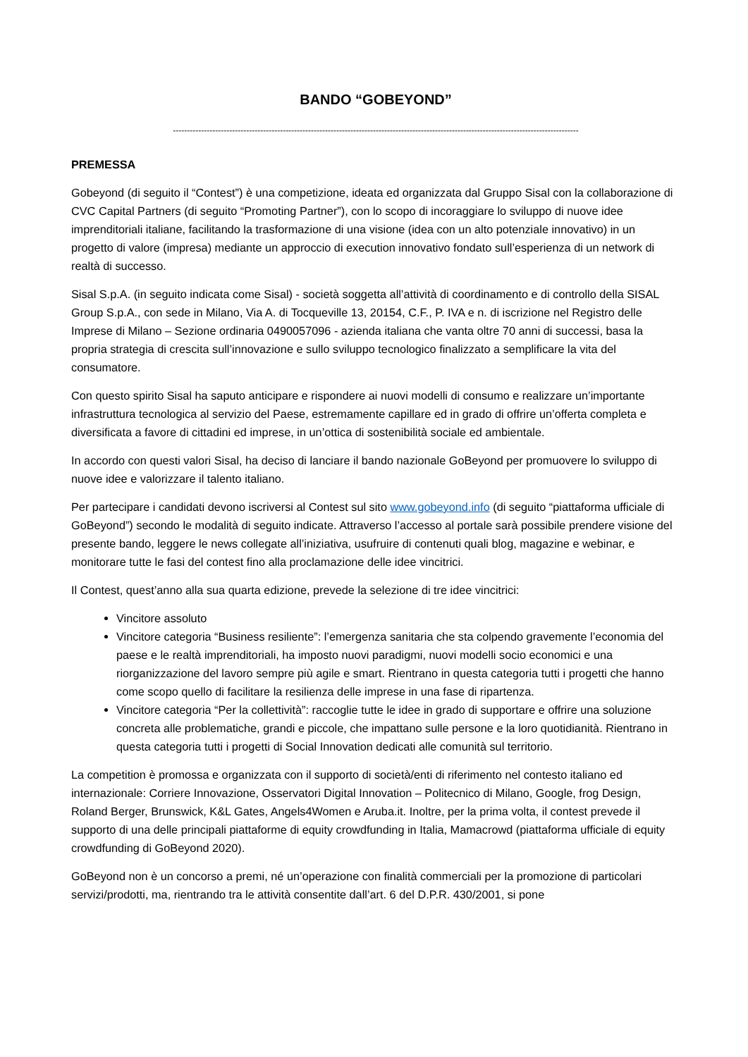BANDO “GOBEYOND”
------------------------------------------------------------------------------------------------------------------------------------------------
PREMESSA
Gobeyond (di seguito il “Contest”) è una competizione, ideata ed organizzata dal Gruppo Sisal con la collaborazione di CVC Capital Partners (di seguito “Promoting Partner”), con lo scopo di incoraggiare lo sviluppo di nuove idee imprenditoriali italiane, facilitando la trasformazione di una visione (idea con un alto potenziale innovativo) in un progetto di valore (impresa) mediante un approccio di execution innovativo fondato sull’esperienza di un network di realtà di successo.
Sisal S.p.A. (in seguito indicata come Sisal) - società soggetta all’attività di coordinamento e di controllo della SISAL Group S.p.A., con sede in Milano, Via A. di Tocqueville 13, 20154, C.F., P. IVA e n. di iscrizione nel Registro delle Imprese di Milano – Sezione ordinaria 0490057096 - azienda italiana che vanta oltre 70 anni di successi, basa la propria strategia di crescita sull’innovazione e sullo sviluppo tecnologico finalizzato a semplificare la vita del consumatore.
Con questo spirito Sisal ha saputo anticipare e rispondere ai nuovi modelli di consumo e realizzare un’importante infrastruttura tecnologica al servizio del Paese, estremamente capillare ed in grado di offrire un’offerta completa e diversificata a favore di cittadini ed imprese, in un’ottica di sostenibilità sociale ed ambientale.
In accordo con questi valori Sisal, ha deciso di lanciare il bando nazionale GoBeyond per promuovere lo sviluppo di nuove idee e valorizzare il talento italiano.
Per partecipare i candidati devono iscriversi al Contest sul sito www.gobeyond.info (di seguito “piattaforma ufficiale di GoBeyond”) secondo le modalità di seguito indicate. Attraverso l’accesso al portale sarà possibile prendere visione del presente bando, leggere le news collegate all’iniziativa, usufruire di contenuti quali blog, magazine e webinar, e monitorare tutte le fasi del contest fino alla proclamazione delle idee vincitrici.
Il Contest, quest’anno alla sua quarta edizione, prevede la selezione di tre idee vincitrici:
Vincitore assoluto
Vincitore categoria “Business resiliente”: l’emergenza sanitaria che sta colpendo gravemente l’economia del paese e le realtà imprenditoriali, ha imposto nuovi paradigmi, nuovi modelli socio economici e una riorganizzazione del lavoro sempre più agile e smart. Rientrano in questa categoria tutti i progetti che hanno come scopo quello di facilitare la resilienza delle imprese in una fase di ripartenza.
Vincitore categoria “Per la collettività”: raccoglie tutte le idee in grado di supportare e offrire una soluzione concreta alle problematiche, grandi e piccole, che impattano sulle persone e la loro quotidianità. Rientrano in questa categoria tutti i progetti di Social Innovation dedicati alle comunità sul territorio.
La competition è promossa e organizzata con il supporto di società/enti di riferimento nel contesto italiano ed internazionale: Corriere Innovazione, Osservatori Digital Innovation – Politecnico di Milano, Google, frog Design, Roland Berger, Brunswick, K&L Gates, Angels4Women e Aruba.it. Inoltre, per la prima volta, il contest prevede il supporto di una delle principali piattaforme di equity crowdfunding in Italia, Mamacrowd (piattaforma ufficiale di equity crowdfunding di GoBeyond 2020).
GoBeyond non è un concorso a premi, né un’operazione con finalità commerciali per la promozione di particolari servizi/prodotti, ma, rientrando tra le attività consentite dall’art. 6 del D.P.R. 430/2001, si pone